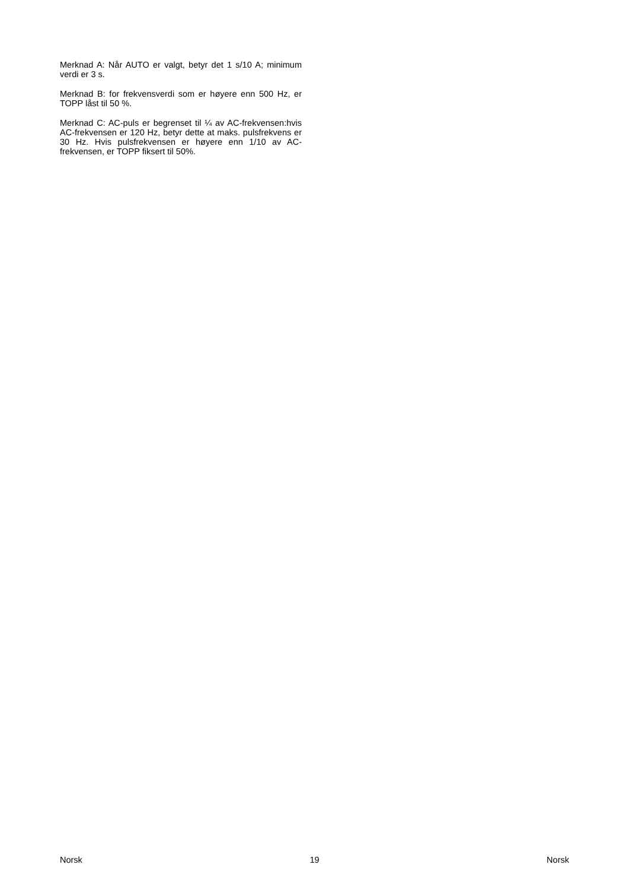Merknad A: Når AUTO er valgt, betyr det 1 s/10 A; minimum verdi er 3 s.
Merknad B: for frekvensverdi som er høyere enn 500 Hz, er TOPP låst til 50 %.
Merknad C: AC-puls er begrenset til ¼ av AC-frekvensen:hvis AC-frekvensen er 120 Hz, betyr dette at maks. pulsfrekvens er 30 Hz. Hvis pulsfrekvensen er høyere enn 1/10 av AC-frekvensen, er TOPP fiksert til 50%.
Norsk 19 Norsk